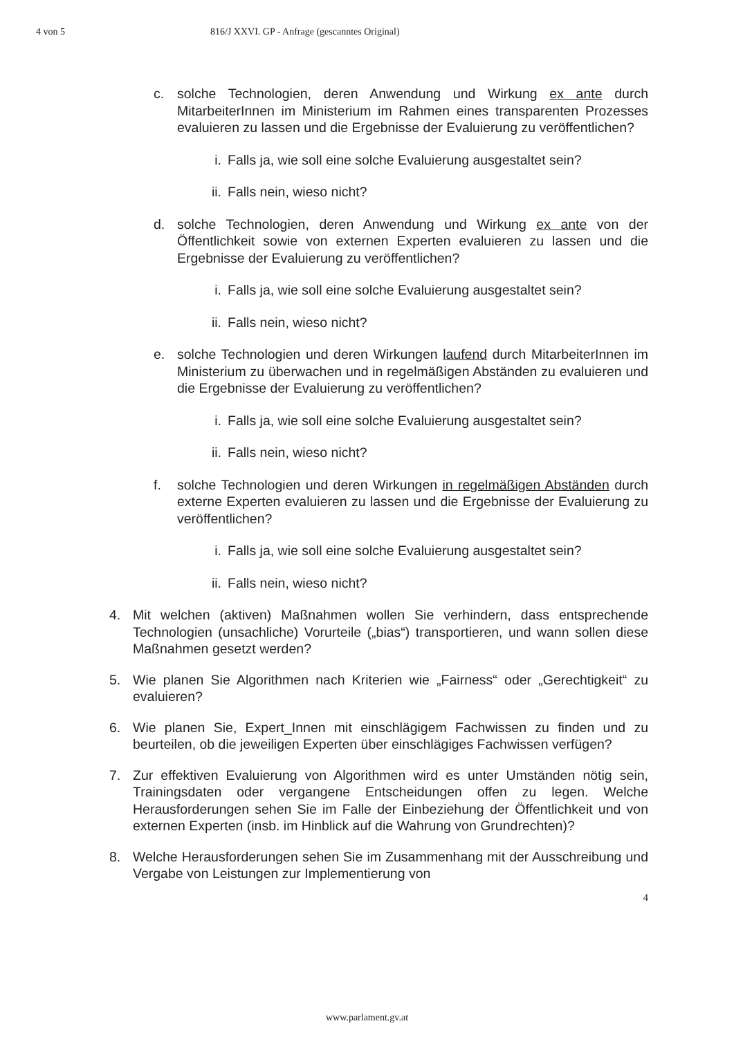4 von 5 816/J XXVI. GP - Anfrage (gescanntes Original)
c. solche Technologien, deren Anwendung und Wirkung ex ante durch MitarbeiterInnen im Ministerium im Rahmen eines transparenten Prozesses evaluieren zu lassen und die Ergebnisse der Evaluierung zu veröffentlichen?
i. Falls ja, wie soll eine solche Evaluierung ausgestaltet sein?
ii. Falls nein, wieso nicht?
d. solche Technologien, deren Anwendung und Wirkung ex ante von der Öffentlichkeit sowie von externen Experten evaluieren zu lassen und die Ergebnisse der Evaluierung zu veröffentlichen?
i. Falls ja, wie soll eine solche Evaluierung ausgestaltet sein?
ii. Falls nein, wieso nicht?
e. solche Technologien und deren Wirkungen laufend durch MitarbeiterInnen im Ministerium zu überwachen und in regelmäßigen Abständen zu evaluieren und die Ergebnisse der Evaluierung zu veröffentlichen?
i. Falls ja, wie soll eine solche Evaluierung ausgestaltet sein?
ii. Falls nein, wieso nicht?
f. solche Technologien und deren Wirkungen in regelmäßigen Abständen durch externe Experten evaluieren zu lassen und die Ergebnisse der Evaluierung zu veröffentlichen?
i. Falls ja, wie soll eine solche Evaluierung ausgestaltet sein?
ii. Falls nein, wieso nicht?
4. Mit welchen (aktiven) Maßnahmen wollen Sie verhindern, dass entsprechende Technologien (unsachliche) Vorurteile („bias“) transportieren, und wann sollen diese Maßnahmen gesetzt werden?
5. Wie planen Sie Algorithmen nach Kriterien wie „Fairness“ oder „Gerechtigkeit“ zu evaluieren?
6. Wie planen Sie, Expert_Innen mit einschlägigem Fachwissen zu finden und zu beurteilen, ob die jeweiligen Experten über einschlägiges Fachwissen verfügen?
7. Zur effektiven Evaluierung von Algorithmen wird es unter Umständen nötig sein, Trainingsdaten oder vergangene Entscheidungen offen zu legen. Welche Herausforderungen sehen Sie im Falle der Einbeziehung der Öffentlichkeit und von externen Experten (insb. im Hinblick auf die Wahrung von Grundrechten)?
8. Welche Herausforderungen sehen Sie im Zusammenhang mit der Ausschreibung und Vergabe von Leistungen zur Implementierung von
4
www.parlament.gv.at